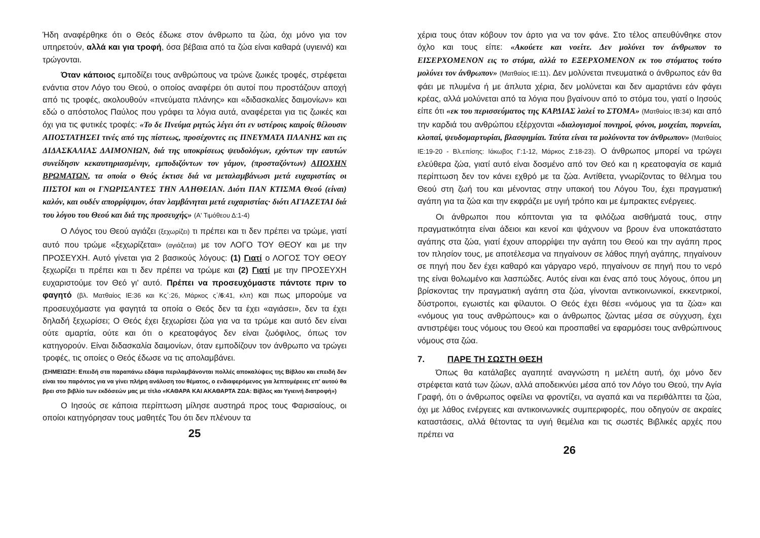Ήδη αναφέρθηκε ότι ο Θεός έδωκε στον άνθρωπο τα ζώα, όχι μόνο για τον υπηρετούν, αλλά και για τροφή, όσα βέβαια από τα ζώα είναι καθαρά (υγιεινά) και τρώγονται.
Όταν κάποιος εμποδίζει τους ανθρώπους να τρώνε ζωικές τροφές, στρέφεται ενάντια στον Λόγο του Θεού, ο οποίος αναφέρει ότι αυτοί που προστάζουν αποχή από τις τροφές, ακολουθούν «πνεύματα πλάνης» και «διδασκαλίες δαιμονίων» και εδώ ο απόστολος Παύλος που γράφει τα λόγια αυτά, αναφέρεται για τις ζωικές και όχι για τις φυτικές τροφές: «Το δε Πνεύμα ρητώς λέγει ότι εν υστέροις καιροίς θέλουσιν ΑΠΟΣΤΑΤΗΣΕΙ τινές από της πίστεως, προσέχοντες εις ΠΝΕΥΜΑΤΑ ΠΛΑΝΗΣ και εις ΔΙΔΑΣΚΑΛΙΑΣ ΔΑΙΜΟΝΙΩΝ, διά της υποκρίσεως ψευδολόγων, εχόντων την εαυτών συνείδησιν κεκαυτηριασμένην, εμποδιζόντων τον γάμον, (προσταζόντων) ΑΠΟΧΗΝ ΒΡΩΜΑΤΩΝ, τα οποία ο Θεός έκτισε διά να μεταλαμβάνωσι μετά ευχαριστίας οι ΠΙΣΤΟΙ και οι ΓΝΩΡΙΣΑΝΤΕΣ ΤΗΝ ΑΛΗΘΕΙΑΝ. Διότι ΠΑΝ ΚΤΙΣΜΑ Θεού (είναι) καλόν, και ουδέν απορρίψιμον, όταν λαμβάνηται μετά ευχαριστίας· διότι ΑΓΙΑΖΕΤΑΙ διά του λόγου του Θεού και διά της προσευχής» (Α' Τιμόθεου Δ:1-4)
Ο Λόγος του Θεού αγιάζει (ξεχωρίζει) τι πρέπει και τι δεν πρέπει να τρώμε, γιατί αυτό που τρώμε «ξεχωρίζεται» (αγιάζεται) με τον ΛΟΓΟ ΤΟΥ ΘΕΟΥ και με την ΠΡΟΣΕΥΧΗ. Αυτό γίνεται για 2 βασικούς λόγους: (1) Γιατί ο ΛΟΓΟΣ ΤΟΥ ΘΕΟΥ ξεχωρίζει τι πρέπει και τι δεν πρέπει να τρώμε και (2) Γιατί με την ΠΡΟΣΕΥΧΗ ευχαριστούμε τον Θεό γι' αυτό. Πρέπει να προσευχόμαστε πάντοτε πριν το φαγητό (βλ. Ματθαίος ΙΕ:36 και Κς΄:26, Μάρκος ς΄/6:41, κλπ) και πως μπορούμε να προσευχόμαστε για φαγητά τα οποία ο Θεός δεν τα έχει «αγιάσει», δεν τα έχει δηλαδή ξεχωρίσει; Ο Θεός έχει ξεχωρίσει ζώα για να τα τρώμε και αυτό δεν είναι ούτε αμαρτία, ούτε και ότι ο κρεατοφάγος δεν είναι ζωόφιλος, όπως τον κατηγορούν. Είναι διδασκαλία δαιμονίων, όταν εμποδίζουν τον άνθρωπο να τρώγει τροφές, τις οποίες ο Θεός έδωσε να τις απολαμβάνει.
(ΣΗΜΕΙΩΣΗ: Επειδή στα παραπάνω εδάφια περιλαμβάνονται πολλές αποκαλύψεις της Βίβλου και επειδή δεν είναι του παρόντος για να γίνει πλήρη ανάλυση του θέματος, ο ενδιαφερόμενος για λεπτομέρειες επ' αυτού θα βρει στο βιβλίο των εκδόσεών μας με τίτλο «ΚΑΘΑΡΑ ΚΑΙ ΑΚΑΘΑΡΤΑ ΖΩΑ: Βίβλος και Υγιεινή διατροφή»)
Ο Ιησούς σε κάποια περίπτωση μίλησε αυστηρά προς τους Φαρισαίους, οι οποίοι κατηγόρησαν τους μαθητές Του ότι δεν πλένουν τα
25
χέρια τους όταν κόβουν τον άρτο για να τον φάνε. Στο τέλος απευθύνθηκε στον όχλο και τους είπε: «Ακούετε και νοείτε. Δεν μολύνει τον άνθρωπον το ΕΙΣΕΡΧΟΜΕΝΟΝ εις το στόμα, αλλά το ΕΞΕΡΧΟΜΕΝΟΝ εκ του στόματος τούτο μολύνει τον άνθρωπον» (Ματθαίος ΙΕ:11). Δεν μολύνεται πνευματικά ο άνθρωπος εάν θα φάει με πλυμένα ή με άπλυτα χέρια, δεν μολύνεται και δεν αμαρτάνει εάν φάγει κρέας, αλλά μολύνεται από τα λόγια που βγαίνουν από το στόμα του, γιατί ο Ιησούς είπε ότι «εκ του περισσεύματος της ΚΑΡΔΙΑΣ λαλεί το ΣΤΟΜΑ» (Ματθαίος ΙΒ:34) και από την καρδιά του ανθρώπου εξέρχονται «διαλογισμοί πονηροί, φόνοι, μοιχείαι, πορνείαι, κλοπαί, ψευδομαρτυρίαι, βλασφημίαι. Ταύτα είναι τα μολύνοντα τον άνθρωπον» (Ματθαίος ΙΕ:19-20 - Βλ.επίσης: Ιάκωβος Γ:1-12, Μάρκος Ζ:18-23). Ο άνθρωπος μπορεί να τρώγει ελεύθερα ζώα, γιατί αυτό είναι δοσμένο από τον Θεό και η κρεατοφαγία σε καμιά περίπτωση δεν τον κάνει εχθρό με τα ζώα. Αντίθετα, γνωρίζοντας το θέλημα του Θεού στη ζωή του και μένοντας στην υπακοή του Λόγου Του, έχει πραγματική αγάπη για τα ζώα και την εκφράζει με υγιή τρόπο και με έμπρακτες ενέργειες.
Οι άνθρωποι που κόπτονται για τα φιλόζωα αισθήματά τους, στην πραγματικότητα είναι άδειοι και κενοί και ψάχνουν να βρουν ένα υποκατάστατο αγάπης στα ζώα, γιατί έχουν απορρίψει την αγάπη του Θεού και την αγάπη προς τον πλησίον τους, με αποτέλεσμα να πηγαίνουν σε λάθος πηγή αγάπης, πηγαίνουν σε πηγή που δεν έχει καθαρό και γάργαρο νερό, πηγαίνουν σε πηγή που το νερό της είναι θολωμένο και λασπώδες. Αυτός είναι και ένας από τους λόγους, όπου μη βρίσκοντας την πραγματική αγάπη στα ζώα, γίνονται αντικοινωνικοί, εκκεντρικοί, δύστροποι, εγωιστές και φίλαυτοι. Ο Θεός έχει θέσει «νόμους για τα ζώα» και «νόμους για τους ανθρώπους» και ο άνθρωπος ζώντας μέσα σε σύγχυση, έχει αντιστρέψει τους νόμους του Θεού και προσπαθεί να εφαρμόσει τους ανθρώπινους νόμους στα ζώα.
7. ΠΑΡΕ ΤΗ ΣΩΣΤΗ ΘΕΣΗ
Όπως θα κατάλαβες αγαπητέ αναγνώστη η μελέτη αυτή, όχι μόνο δεν στρέφεται κατά των ζώων, αλλά αποδεικνύει μέσα από τον Λόγο του Θεού, την Αγία Γραφή, ότι ο άνθρωπος οφείλει να φροντίζει, να αγαπά και να περιθάλπτει τα ζώα, όχι με λάθος ενέργειες και αντικοινωνικές συμπεριφορές, που οδηγούν σε ακραίες καταστάσεις, αλλά θέτοντας τα υγιή θεμέλια και τις σωστές Βιβλικές αρχές που πρέπει να
26